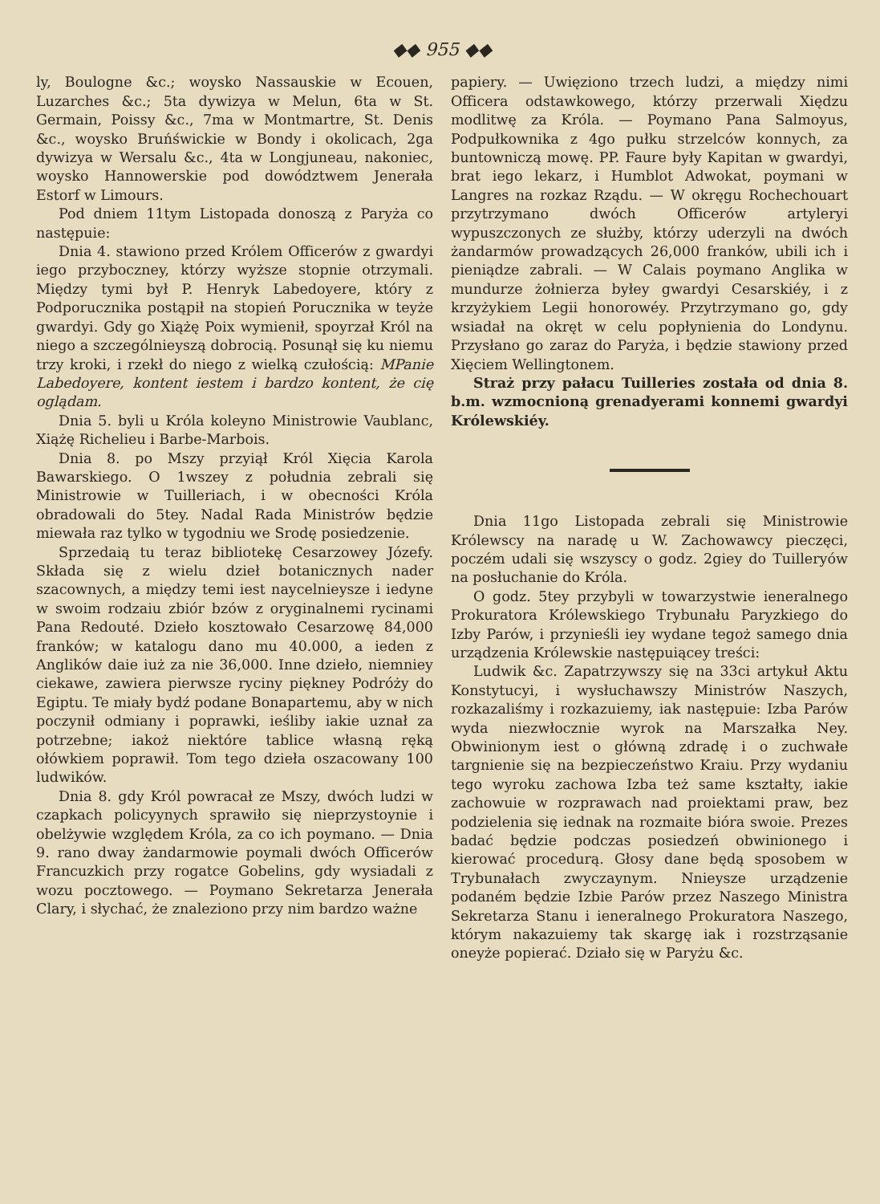◆◆ 955 ◆◆
ly, Boulogne &c.; woysko Nassauskie w Ecouen, Luzarches &c.; 5ta dywizya w Melun, 6ta w St. Germain, Poissy &c., 7ma w Montmartre, St. Denis &c., woysko Bruńświckie w Bondy i okolicach, 2ga dywizya w Wersalu &c., 4ta w Longjuneau, nakoniec, woysko Hannowerskie pod dowództwem Jenerała Estorf w Limours.
Pod dniem 11tym Listopada donoszą z Paryża co następuie:
Dnia 4. stawiono przed Królem Officerów z gwardyi iego przyboczney, którzy wyższe stopnie otrzymali. Między tymi był P. Henryk Labedoyere, który z Podporucznika postąpił na stopień Porucznika w teyże gwardyi. Gdy go Xiążę Poix wymienił, spoyrzał Król na niego a szczególnieyszą dobrocią. Posunął się ku niemu trzy kroki, i rzekł do niego z wielką czułością: MPanie Labedoyere, kontent iestem i bardzo kontent, że cię oglądam.
Dnia 5. byli u Króla koleyno Ministrowie Vaublanc, Xiążę Richelieu i Barbe-Marbois.
Dnia 8. po Mszy przyiął Król Xięcia Karola Bawarskiego. O 1wszey z południa zebrali się Ministrowie w Tuilleriach, i w obecności Króla obradowali do 5tey. Nadal Rada Ministrów będzie miewała raz tylko w tygodniu we Srodę posiedzenie.
Sprzedaią tu teraz bibliotekę Cesarzowey Józefy. Składa się z wielu dzieł botanicznych nader szacownych, a między temi iest naycelnieysze i iedyne w swoim rodzaiu zbiór bzów z oryginalnemi rycinami Pana Redouté. Dzieło kosztowało Cesarzowę 84,000 franków; w katalogu dano mu 40.000, a ieden z Anglików daie iuż za nie 36,000. Inne dzieło, niemniey ciekawe, zawiera pierwsze ryciny piękney Podróży do Egiptu. Te miały bydź podane Bonapartemu, aby w nich poczynił odmiany i poprawki, ieśliby iakie uznał za potrzebne; iakoż niektóre tablice własną ręką ołówkiem poprawił. Tom tego dzieła oszacowany 100 ludwików.
Dnia 8. gdy Król powracał ze Mszy, dwóch ludzi w czapkach policyynych sprawiło się nieprzystoynie i obelżywie względem Króla, za co ich poymano. — Dnia 9. rano dway żandarmowie poymali dwóch Officerów Francuzkich przy rogatce Gobelins, gdy wysiadali z wozu pocztowego. — Poymano Sekretarza Jenerała Clary, i słychać, że znaleziono przy nim bardzo ważne
papiery. — Uwięziono trzech ludzi, a między nimi Officera odstawkowego, którzy przerwali Xiędzu modlitwę za Króla. — Poymano Pana Salmoyus, Podpułkownika z 4go pułku strzelców konnych, za buntowniczą mowę. PP. Faure były Kapitan w gwardyi, brat iego lekarz, i Humblot Adwokat, poymani w Langres na rozkaz Rządu. — W okręgu Rochechouart przytrzymano dwóch Officerów artyleryi wypuszczonych ze służby, którzy uderzyli na dwóch żandarmów prowadzących 26,000 franków, ubili ich i pieniądze zabrali. — W Calais poymano Anglika w mundurze żołnierza byłey gwardyi Cesarskiéy, i z krzyżykiem Legii honorowéy. Przytrzymano go, gdy wsiadał na okręt w celu popłynienia do Londynu. Przysłano go zaraz do Paryża, i będzie stawiony przed Xięciem Wellingtonem.
Straż przy pałacu Tuilleries została od dnia 8. b.m. wzmocnioną grenadyerami konnemi gwardyi Królewskiéy.
Dnia 11go Listopada zebrali się Ministrowie Królewscy na naradę u W. Zachowawcy pieczęci, poczém udali się wszyscy o godz. 2giey do Tuilleryów na posłuchanie do Króla.
O godz. 5tey przybyli w towarzystwie ieneralnego Prokuratora Królewskiego Trybunału Paryzkiego do Izby Parów, i przynieśli iey wydane tegoż samego dnia urządzenia Królewskie następuiącey treści:
Ludwik &c. Zapatrzywszy się na 33ci artykuł Aktu Konstytucyi, i wysłuchawszy Ministrów Naszych, rozkazaliśmy i rozkazuiemy, iak następuie: Izba Parów wyda niezwłocznie wyrok na Marszałka Ney. Obwinionym iest o główną zdradę i o zuchwałe targnienie się na bezpieczeństwo Kraiu. Przy wydaniu tego wyroku zachowa Izba też same kształty, iakie zachowuie w rozprawach nad proiektami praw, bez podzielenia się iednak na rozmaite bióra swoie. Prezes badać będzie podczas posiedzeń obwinionego i kierować procedurą. Głosy dane będą sposobem w Trybunałach zwyczaynym. Nnieysze urządzenie podaném będzie Izbie Parów przez Naszego Ministra Sekretarza Stanu i ieneralnego Prokuratora Naszego, którym nakazuiemy tak skargę iak i rozstrząsanie oneyże popierać. Działo się w Paryżu &c.